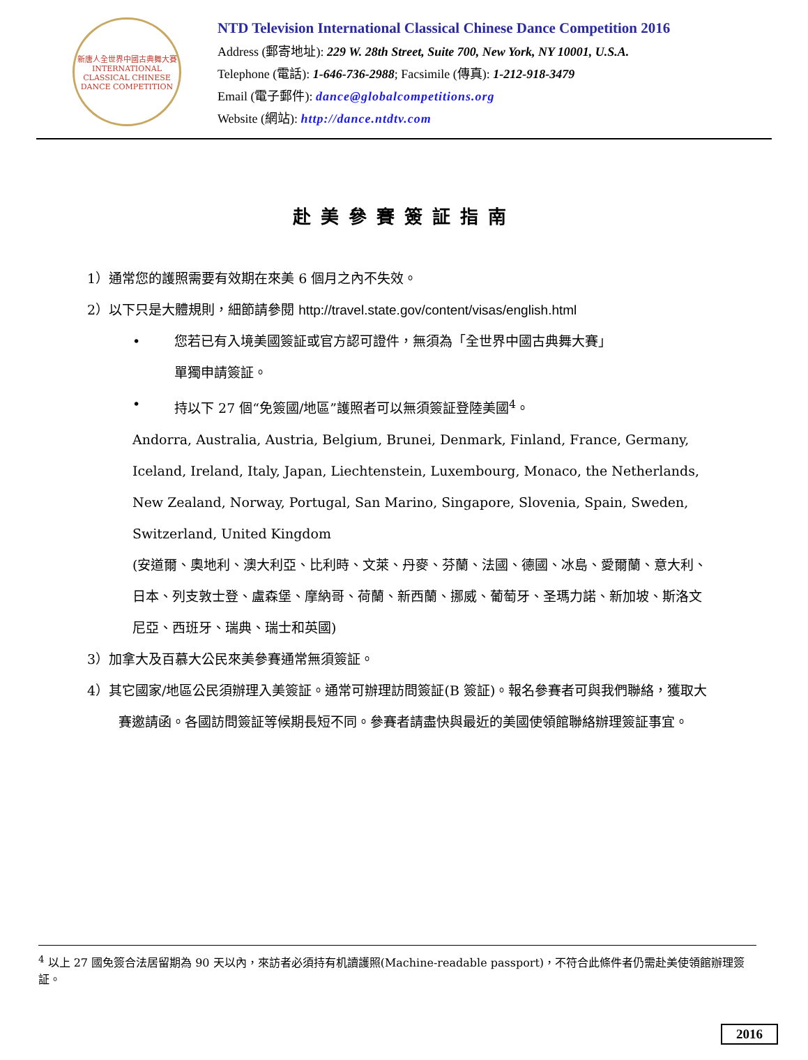新唐人全世界中國古典舞大賽
INTERNATIONAL CLASSICAL CHINESE DANCE COMPETITION
NTD Television International Classical Chinese Dance Competition 2016
Address (郵寄地址): 229 W. 28th Street, Suite 700, New York, NY 10001, U.S.A.
Telephone (電話): 1-646-736-2988; Facsimile (傳真): 1-212-918-3479
Email (電子郵件): dance@globalcompetitions.org
Website (網站): http://dance.ntdtv.com
赴美參賽簽証指南
1）通常您的護照需要有效期在來美 6 個月之內不失效。
2）以下只是大體規則，細節請參閱 http://travel.state.gov/content/visas/english.html
• 您若已有入境美國簽証或官方認可證件，無須為「全世界中國古典舞大賽」
單獨申請簽証。
• 持以下 27 個“免簽國/地區”護照者可以無須簽証登陸美國<sup>4</sup>。
Andorra, Australia, Austria, Belgium, Brunei, Denmark, Finland, France, Germany, Iceland, Ireland, Italy, Japan, Liechtenstein, Luxembourg, Monaco, the Netherlands, New Zealand, Norway, Portugal, San Marino, Singapore, Slovenia, Spain, Sweden, Switzerland, United Kingdom
(安道爾、奧地利、澳大利亞、比利時、文萊、丹麥、芬蘭、法國、德國、冰島、愛爾蘭、意大利、日本、列支敦士登、盧森堡、摩納哥、荷蘭、新西蘭、挪威、葡萄牙、圣瑪力諾、新加坡、斯洛文尼亞、西班牙、瑞典、瑞士和英國)
3）加拿大及百慕大公民來美參賽通常無須簽証。
4）其它國家/地區公民須辦理入美簽証。通常可辦理訪問簽証(B 簽証)。報名參賽者可與我們聯絡，獲取大賽邀請函。各國訪問簽証等候期長短不同。參賽者請盡快與最近的美國使領館聯絡辦理簽証事宜。
<sup>4</sup> 以上 27 國免簽合法居留期為 90 天以內，來訪者必須持有机讀護照(Machine-readable passport)，不符合此條件者仍需赴美使領館辦理簽証。
2016